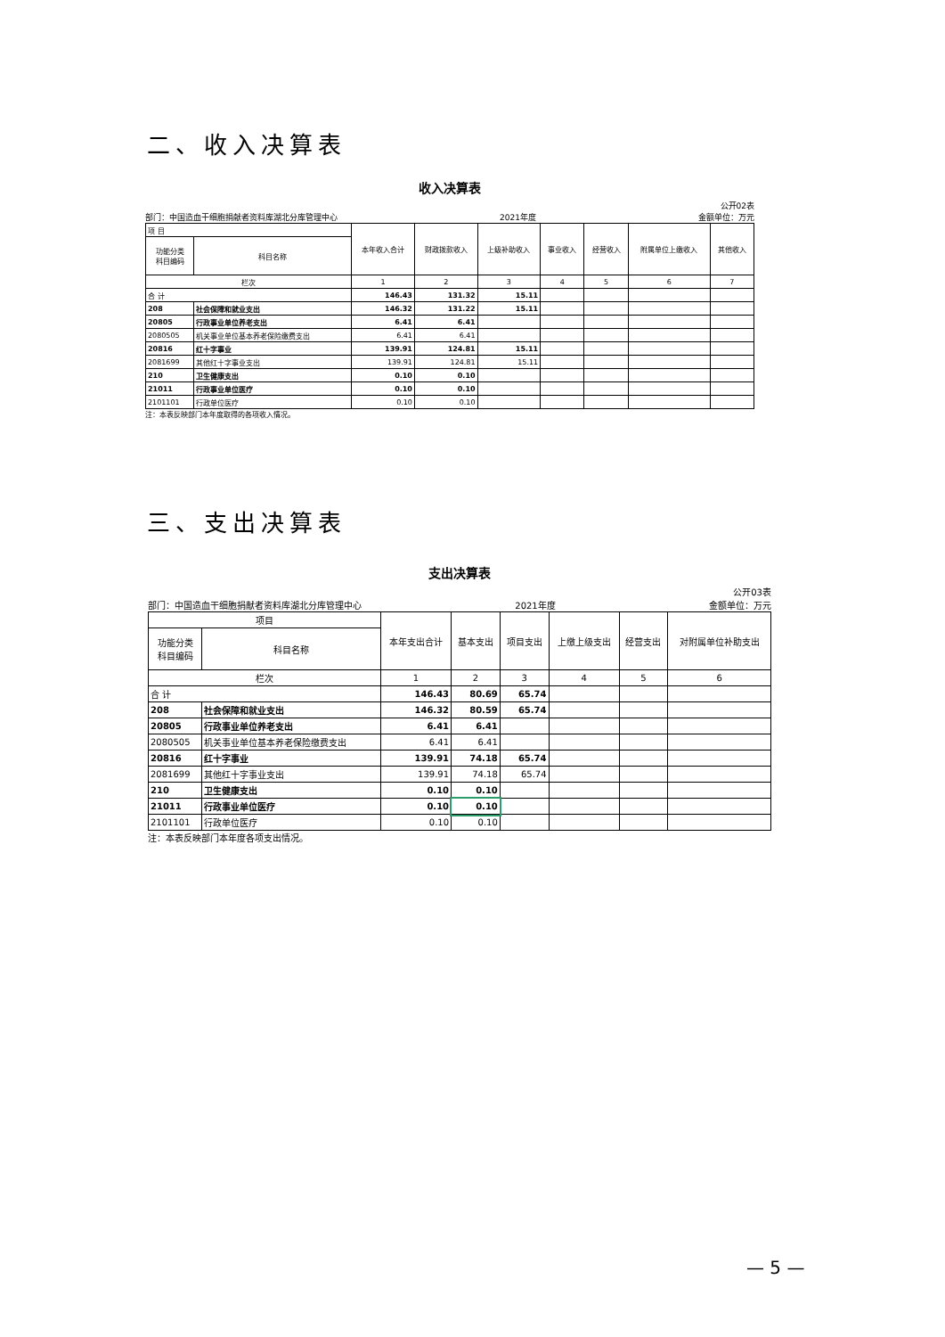二、收入决算表
收入决算表
部门：中国造血干细胞捐献者资料库湖北分库管理中心 2021年度 公开02表
金额单位：万元
| 项 目 | | 本年收入合计 | 财政拨款收入 | 上级补助收入 | 事业收入 | 经营收入 | 附属单位上缴收入 | 其他收入 |
| --- | --- | --- | --- | --- | --- | --- | --- | --- |
| 功能分类 科目编码 | 科目名称 | | | | | | | |
| 栏次 | | 1 | 2 | 3 | 4 | 5 | 6 | 7 |
| 合 计 | | 146.43 | 131.32 | 15.11 | | | | |
| 208 | 社会保障和就业支出 | 146.32 | 131.22 | 15.11 | | | | |
| 20805 | 行政事业单位养老支出 | 6.41 | 6.41 | | | | | |
| 2080505 | 机关事业单位基本养老保险缴费支出 | 6.41 | 6.41 | | | | | |
| 20816 | 红十字事业 | 139.91 | 124.81 | 15.11 | | | | |
| 2081699 | 其他红十字事业支出 | 139.91 | 124.81 | 15.11 | | | | |
| 210 | 卫生健康支出 | 0.10 | 0.10 | | | | | |
| 21011 | 行政事业单位医疗 | 0.10 | 0.10 | | | | | |
| 2101101 | 行政单位医疗 | 0.10 | 0.10 | | | | | |
注：本表反映部门本年度取得的各项收入情况。
三、支出决算表
支出决算表
部门：中国造血干细胞捐献者资料库湖北分库管理中心 2021年度 公开03表
金额单位：万元
| 项目 | | 本年支出合计 | 基本支出 | 项目支出 | 上缴上级支出 | 经营支出 | 对附属单位补助支出 |
| --- | --- | --- | --- | --- | --- | --- | --- |
| 功能分类 科目编码 | 科目名称 | | | | | | |
| 栏次 | | 1 | 2 | 3 | 4 | 5 | 6 |
| 合 计 | | 146.43 | 80.69 | 65.74 | | | |
| 208 | 社会保障和就业支出 | 146.32 | 80.59 | 65.74 | | | |
| 20805 | 行政事业单位养老支出 | 6.41 | 6.41 | | | | |
| 2080505 | 机关事业单位基本养老保险缴费支出 | 6.41 | 6.41 | | | | |
| 20816 | 红十字事业 | 139.91 | 74.18 | 65.74 | | | |
| 2081699 | 其他红十字事业支出 | 139.91 | 74.18 | 65.74 | | | |
| 210 | 卫生健康支出 | 0.10 | 0.10 | | | | |
| 21011 | 行政事业单位医疗 | 0.10 | 0.10 | | | | |
| 2101101 | 行政单位医疗 | 0.10 | 0.10 | | | | |
注：本表反映部门本年度各项支出情况。
— 5 —